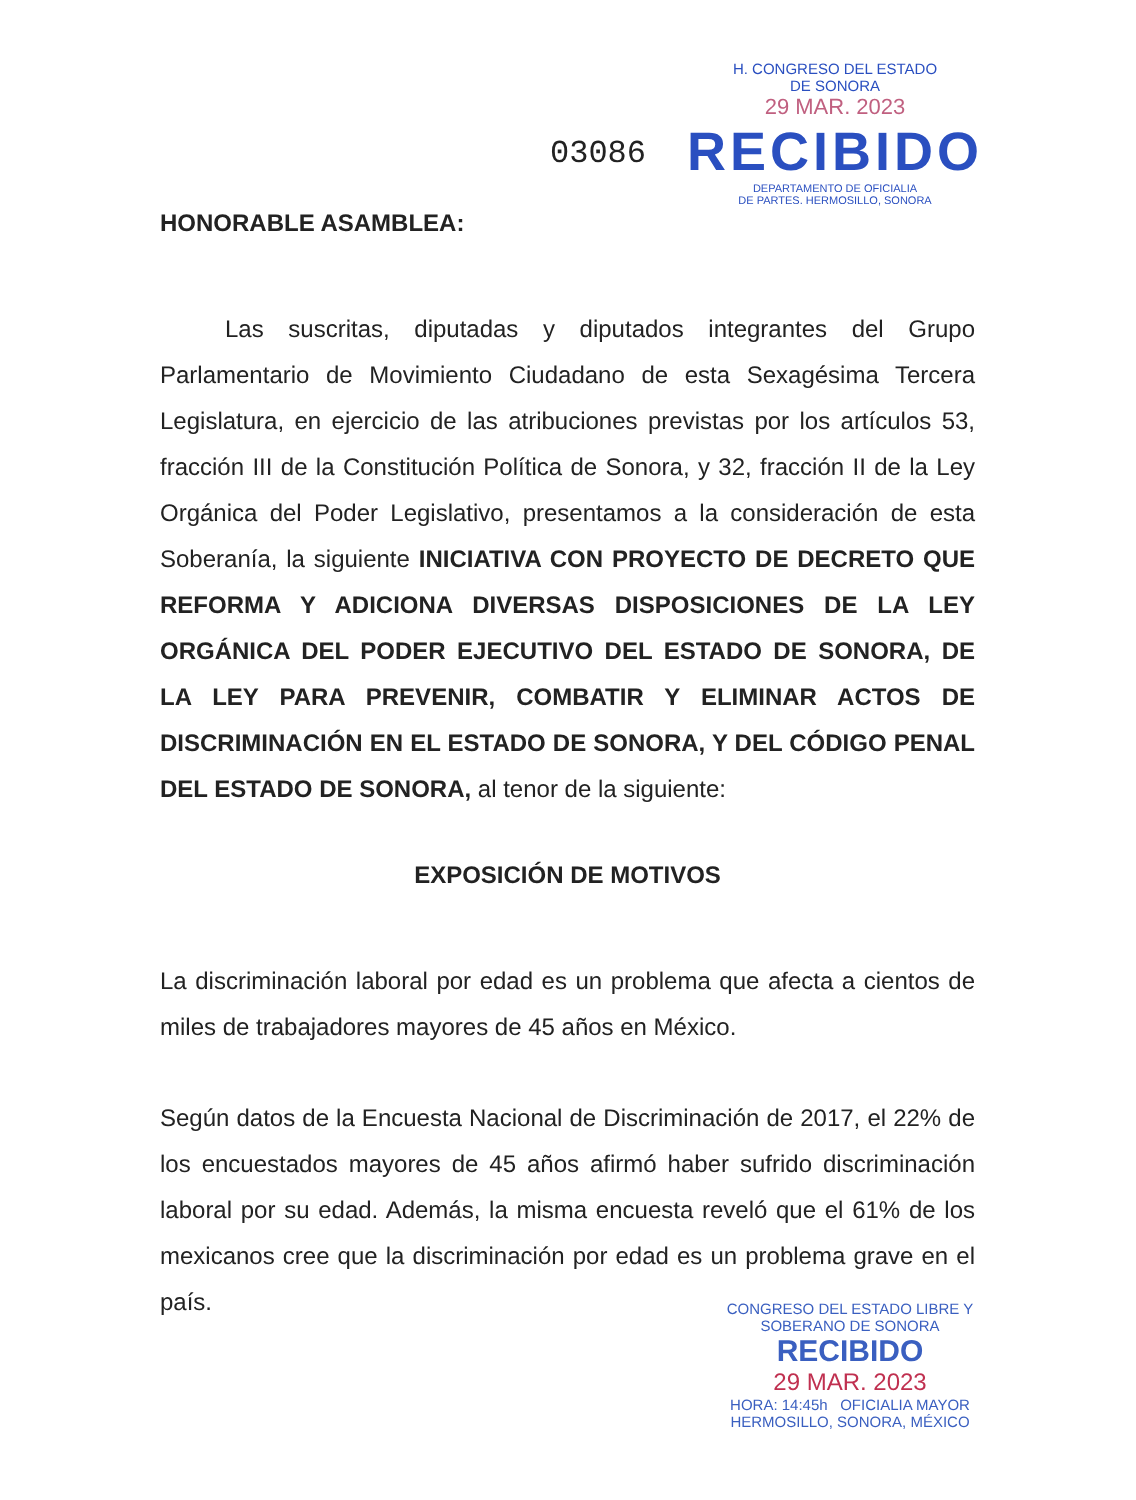H. CONGRESO DEL ESTADO
DE SONORA
29 MAR. 2023
RECIBIDO
DEPARTAMENTO DE OFICIALIA
DE PARTES. HERMOSILLO, SONORA
03086
HONORABLE ASAMBLEA:
Las suscritas, diputadas y diputados integrantes del Grupo Parlamentario de Movimiento Ciudadano de esta Sexagésima Tercera Legislatura, en ejercicio de las atribuciones previstas por los artículos 53, fracción III de la Constitución Política de Sonora, y 32, fracción II de la Ley Orgánica del Poder Legislativo, presentamos a la consideración de esta Soberanía, la siguiente INICIATIVA CON PROYECTO DE DECRETO QUE REFORMA Y ADICIONA DIVERSAS DISPOSICIONES DE LA LEY ORGÁNICA DEL PODER EJECUTIVO DEL ESTADO DE SONORA, DE LA LEY PARA PREVENIR, COMBATIR Y ELIMINAR ACTOS DE DISCRIMINACIÓN EN EL ESTADO DE SONORA, Y DEL CÓDIGO PENAL DEL ESTADO DE SONORA, al tenor de la siguiente:
EXPOSICIÓN DE MOTIVOS
La discriminación laboral por edad es un problema que afecta a cientos de miles de trabajadores mayores de 45 años en México.
Según datos de la Encuesta Nacional de Discriminación de 2017, el 22% de los encuestados mayores de 45 años afirmó haber sufrido discriminación laboral por su edad. Además, la misma encuesta reveló que el 61% de los mexicanos cree que la discriminación por edad es un problema grave en el país.
CONGRESO DEL ESTADO LIBRE Y
SOBERANO DE SONORA
RECIBIDO
29 MAR. 2023
HORA: 14:45h OFICIALIA MAYOR
HERMOSILLO, SONORA, MÉXICO